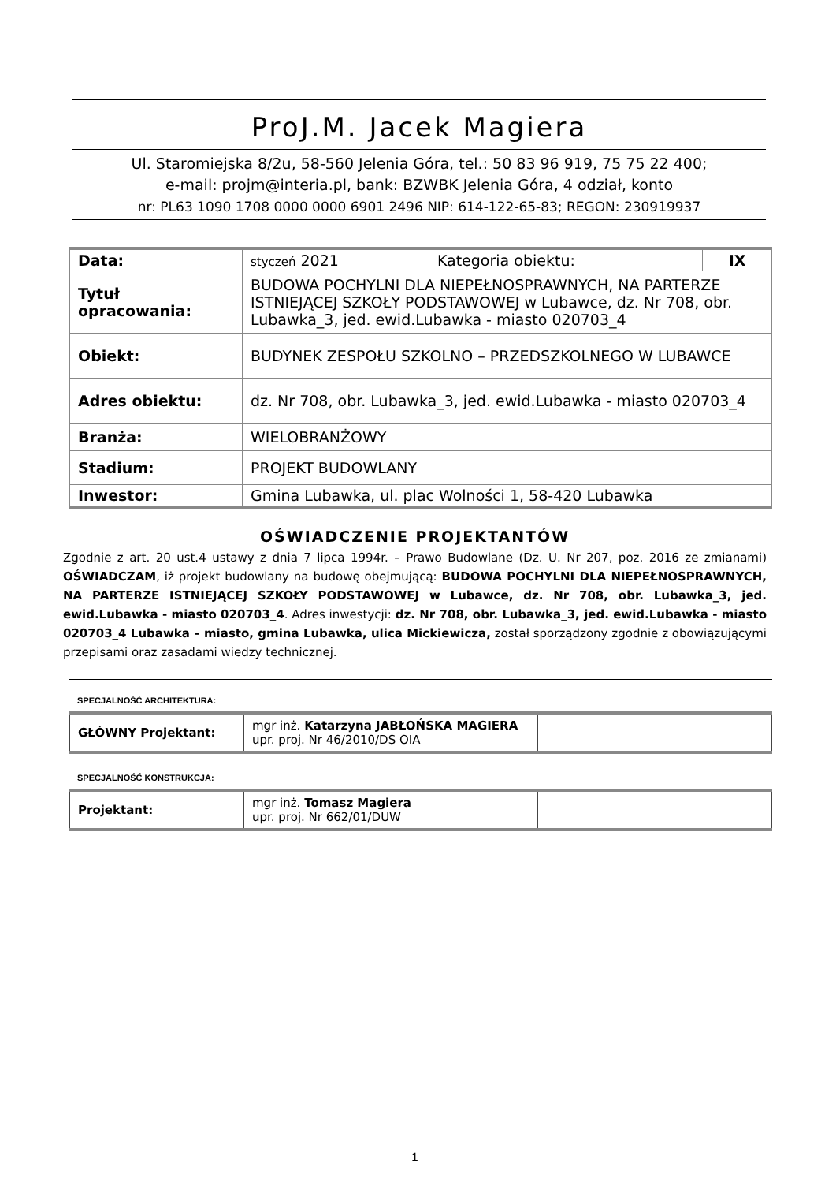ProJ.M. Jacek Magiera
Ul. Staromiejska 8/2u, 58-560 Jelenia Góra, tel.: 50 83 96 919, 75 75 22 400;
e-mail: projm@interia.pl, bank: BZWBK Jelenia Góra, 4 odział, konto
nr: PL63 1090 1708 0000 0000 6901 2496 NIP: 614-122-65-83; REGON: 230919937
| Data: | styczeń 2021 | Kategoria obiektu: | IX |
| Tytuł opracowania: | BUDOWA POCHYLNI DLA NIEPEŁNOSPRAWNYCH, NA PARTERZE ISTNIEJĄCEJ SZKOŁY PODSTAWOWEJ w Lubawce, dz. Nr 708, obr. Lubawka_3, jed. ewid.Lubawka - miasto 020703_4 | | |
| Obiekt: | BUDYNEK ZESPOŁU SZKOLNO – PRZEDSZKOLNEGO W LUBAWCE | | |
| Adres obiektu: | dz. Nr 708, obr. Lubawka_3, jed. ewid.Lubawka - miasto 020703_4 | | |
| Branża: | WIELOBRANŻOWY | | |
| Stadium: | PROJEKT BUDOWLANY | | |
| Inwestor: | Gmina Lubawka, ul. plac Wolności 1, 58-420 Lubawka | | |
OŚWIADCZENIE PROJEKTANTÓW
Zgodnie z art. 20 ust.4 ustawy z dnia 7 lipca 1994r. – Prawo Budowlane (Dz. U. Nr 207, poz. 2016 ze zmianami) OŚWIADCZAM, iż projekt budowlany na budowę obejmującą: BUDOWA POCHYLNI DLA NIEPEŁNOSPRAWNYCH, NA PARTERZE ISTNIEJĄCEJ SZKOŁY PODSTAWOWEJ w Lubawce, dz. Nr 708, obr. Lubawka_3, jed. ewid.Lubawka - miasto 020703_4. Adres inwestycji: dz. Nr 708, obr. Lubawka_3, jed. ewid.Lubawka - miasto 020703_4 Lubawka – miasto, gmina Lubawka, ulica Mickiewicza, został sporządzony zgodnie z obowiązującymi przepisami oraz zasadami wiedzy technicznej.
SPECJALNOŚĆ ARCHITEKTURA:
| GŁÓWNY Projektant: | mgr inż. Katarzyna JABŁOŃSKA MAGIERA upr. proj. Nr 46/2010/DS OIA | |
SPECJALNOŚĆ KONSTRUKCJA:
| Projektant: | mgr inż. Tomasz Magiera upr. proj. Nr 662/01/DUW | |
1